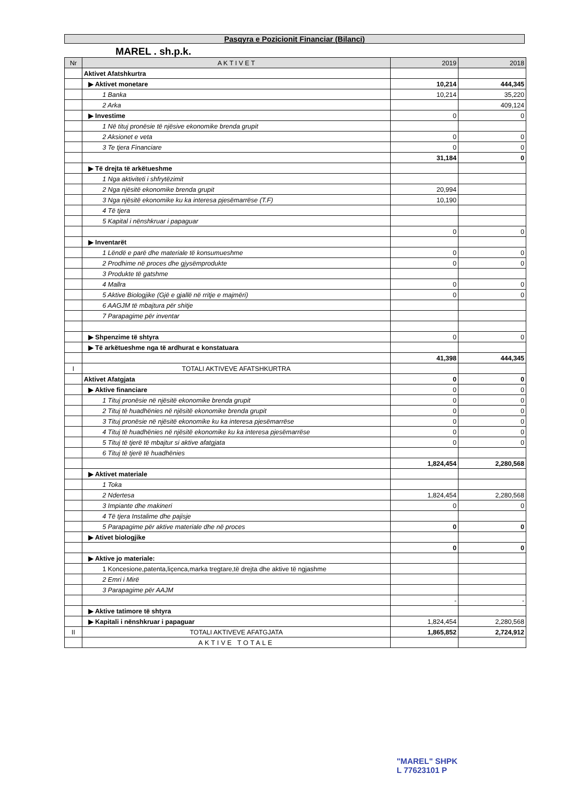Pasqyra e Pozicionit Financiar (Bilanci)
MAREL . sh.p.k.
| Nr | A K T I V E T | 2019 | 2018 |
| --- | --- | --- | --- |
| | Aktivet Afatshkurtra | | |
| | ▶ Aktivet monetare | 10,214 | 444,345 |
| | 1 Banka | 10,214 | 35,220 |
| | 2 Arka | | 409,124 |
| | ▶ Investime | 0 | 0 |
| | 1 Në tituj pronësie të njësive ekonomike brenda grupit | | |
| | 2 Aksionet e veta | 0 | 0 |
| | 3 Te tjera Financiare | 0 | 0 |
| | | 31,184 | 0 |
| | ▶ Të drejta të arkëtueshme | | |
| | 1 Nga aktiviteti i shfrytëzimit | | |
| | 2 Nga njësitë ekonomike brenda grupit | 20,994 | |
| | 3 Nga njësitë ekonomike ku ka interesa pjesëmarrëse (T.F) | 10,190 | |
| | 4 Të tjera | | |
| | 5 Kapital i nënshkruar i papaguar | | |
| | | 0 | 0 |
| | ▶ Inventarët | | |
| | 1 Lëndë e parë dhe materiale të konsumueshme | 0 | 0 |
| | 2 Prodhime në proces dhe gjysëmprodukte | 0 | 0 |
| | 3 Produkte të gatshme | | |
| | 4 Mallra | 0 | 0 |
| | 5 Aktive Biologjike (Gjë e gjallë në rritje e majmëri) | 0 | 0 |
| | 6 AAGJM të mbajtura për shitje | | |
| | 7 Parapagime për inventar | | |
| | ▶ Shpenzime të shtyra | 0 | 0 |
| | ▶ Të arkëtueshme nga të ardhurat e konstatuara | | |
| | | 41,398 | 444,345 |
| I | TOTALI AKTIVEVE AFATSHKURTRA | | |
| | Aktivet Afatgjata | 0 | 0 |
| | ▶ Aktive financiare | 0 | 0 |
| | 1 Tituj pronësie në njësitë ekonomike brenda grupit | 0 | 0 |
| | 2 Tituj të huadhënies në njësitë ekonomike brenda grupit | 0 | 0 |
| | 3 Tituj pronësie në njësitë ekonomike ku ka interesa pjesëmarrëse | 0 | 0 |
| | 4 Tituj të huadhënies në njësitë ekonomike ku ka interesa pjesëmarrëse | 0 | 0 |
| | 5 Tituj të tjerë të mbajtur si aktive afatgjata | 0 | 0 |
| | 6 Tituj të tjerë të huadhënies | | |
| | | 1,824,454 | 2,280,568 |
| | ▶ Aktivet materiale | | |
| | 1 Toka | | |
| | 2 Ndertesa | 1,824,454 | 2,280,568 |
| | 3 Impiante dhe makineri | 0 | 0 |
| | 4 Të tjera Instalime dhe pajisje | | |
| | 5 Parapagime për aktive materiale dhe në proces | 0 | 0 |
| | ▶ Ativet biologjike | | |
| | | 0 | 0 |
| | ▶ Aktive jo materiale: | | |
| | 1 Koncesione,patenta,liçenca,marka tregtare,të drejta dhe aktive të ngjashme | | |
| | 2 Emri i Mirë | | |
| | 3 Parapagime për AAJM | | |
| | | - | - |
| | ▶ Aktive tatimore të shtyra | | |
| | ▶ Kapitali i nënshkruar i papaguar | 1,824,454 | 2,280,568 |
| II | TOTALI AKTIVEVE AFATGJATA | 1,865,852 | 2,724,912 |
| | AKTIVE TOTALE | | |
"MAREL" SHPK
L 77623101 P